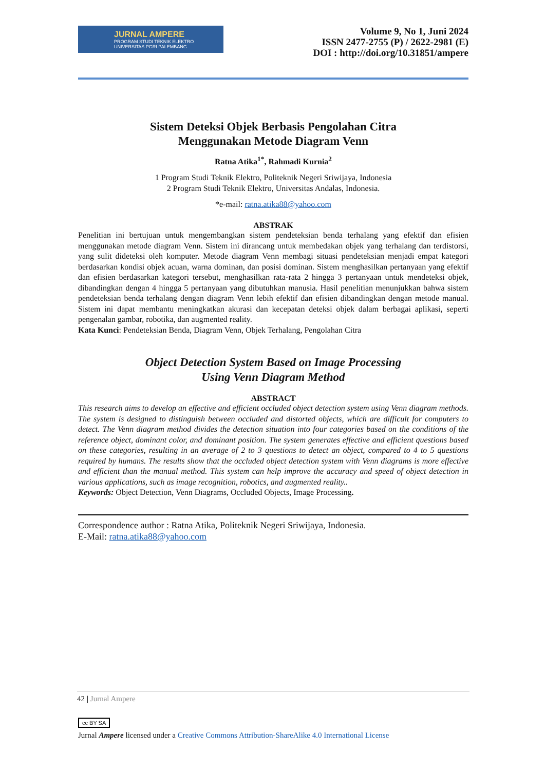JURNAL AMPERE
PROGRAM STUDI TEKNIK ELEKTRO
UNIVERSITAS PGRI PALEMBANG
Volume 9, No 1, Juni 2024
ISSN 2477-2755 (P) / 2622-2981 (E)
DOI : http://doi.org/10.31851/ampere
Sistem Deteksi Objek Berbasis Pengolahan Citra
Menggunakan Metode Diagram Venn
Ratna Atika<sup>1*</sup>, Rahmadi Kurnia<sup>2</sup>
1 Program Studi Teknik Elektro, Politeknik Negeri Sriwijaya, Indonesia
2 Program Studi Teknik Elektro, Universitas Andalas, Indonesia.
*e-mail: ratna.atika88@yahoo.com
ABSTRAK
Penelitian ini bertujuan untuk mengembangkan sistem pendeteksian benda terhalang yang efektif dan efisien menggunakan metode diagram Venn. Sistem ini dirancang untuk membedakan objek yang terhalang dan terdistorsi, yang sulit dideteksi oleh komputer. Metode diagram Venn membagi situasi pendeteksian menjadi empat kategori berdasarkan kondisi objek acuan, warna dominan, dan posisi dominan. Sistem menghasilkan pertanyaan yang efektif dan efisien berdasarkan kategori tersebut, menghasilkan rata-rata 2 hingga 3 pertanyaan untuk mendeteksi objek, dibandingkan dengan 4 hingga 5 pertanyaan yang dibutuhkan manusia. Hasil penelitian menunjukkan bahwa sistem pendeteksian benda terhalang dengan diagram Venn lebih efektif dan efisien dibandingkan dengan metode manual. Sistem ini dapat membantu meningkatkan akurasi dan kecepatan deteksi objek dalam berbagai aplikasi, seperti pengenalan gambar, robotika, dan augmented reality.
Kata Kunci: Pendeteksian Benda, Diagram Venn, Objek Terhalang, Pengolahan Citra
Object Detection System Based on Image Processing
Using Venn Diagram Method
ABSTRACT
This research aims to develop an effective and efficient occluded object detection system using Venn diagram methods. The system is designed to distinguish between occluded and distorted objects, which are difficult for computers to detect. The Venn diagram method divides the detection situation into four categories based on the conditions of the reference object, dominant color, and dominant position. The system generates effective and efficient questions based on these categories, resulting in an average of 2 to 3 questions to detect an object, compared to 4 to 5 questions required by humans. The results show that the occluded object detection system with Venn diagrams is more effective and efficient than the manual method. This system can help improve the accuracy and speed of object detection in various applications, such as image recognition, robotics, and augmented reality..
Keywords: Object Detection, Venn Diagrams, Occluded Objects, Image Processing.
Correspondence author : Ratna Atika, Politeknik Negeri Sriwijaya, Indonesia.
E-Mail: ratna.atika88@yahoo.com
42 | Jurnal Ampere
cc BY SA
Jurnal Ampere licensed under a Creative Commons Attribution-ShareAlike 4.0 International License